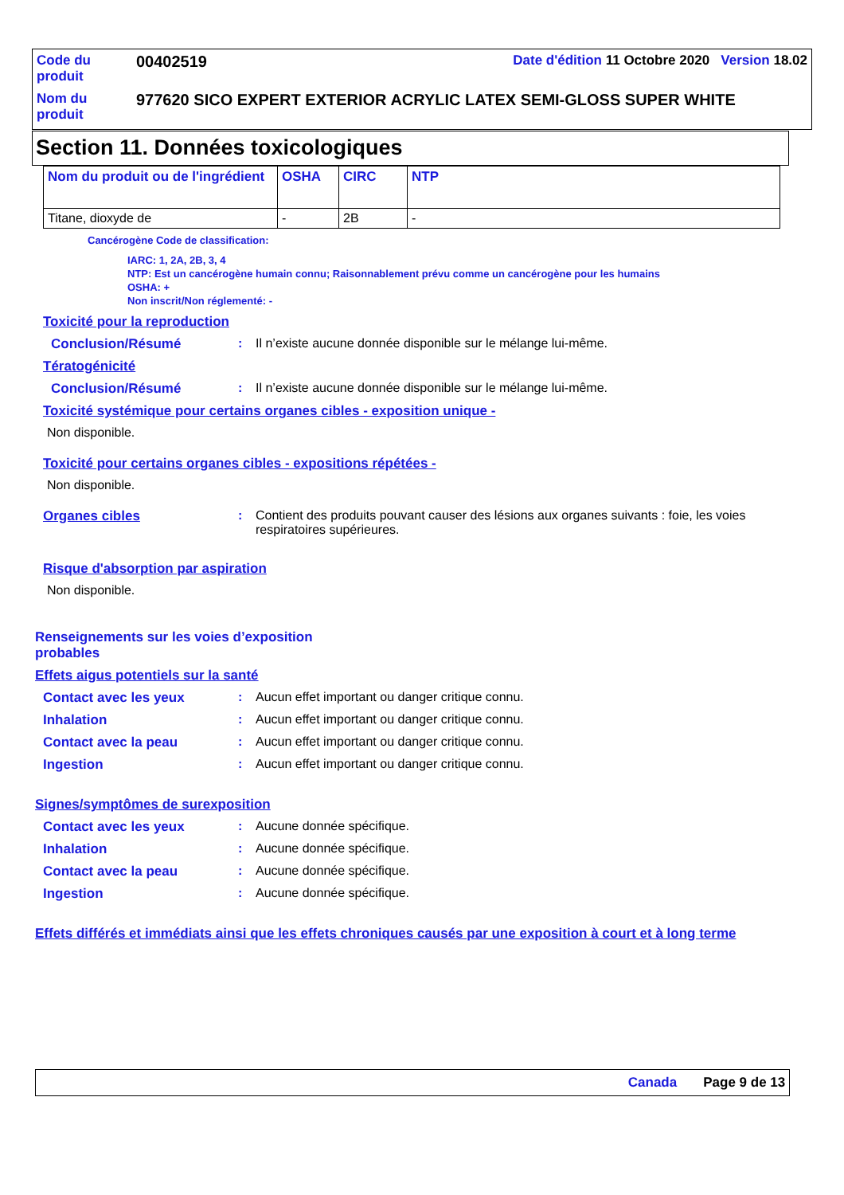| Code du produit | 00402519 | Date d'édition 11 Octobre 2020 Version 18.02 |
| Nom du produit | 977620 SICO EXPERT EXTERIOR ACRYLIC LATEX SEMI-GLOSS SUPER WHITE | |
Section 11. Données toxicologiques
| Nom du produit ou de l'ingrédient | OSHA | CIRC | NTP |
| --- | --- | --- | --- |
| Titane, dioxyde de | - | 2B | - |
Cancérogène Code de classification:
IARC: 1, 2A, 2B, 3, 4
NTP: Est un cancérogène humain connu; Raisonnablement prévu comme un cancérogène pour les humains
OSHA: +
Non inscrit/Non réglementé: -
Toxicité pour la reproduction
Conclusion/Résumé: Il n’existe aucune donnée disponible sur le mélange lui-même.
Tératogénicité
Conclusion/Résumé: Il n’existe aucune donnée disponible sur le mélange lui-même.
Toxicité systémique pour certains organes cibles - exposition unique -
Non disponible.
Toxicité pour certains organes cibles - expositions répétées -
Non disponible.
Organes cibles: Contient des produits pouvant causer des lésions aux organes suivants : foie, les voies respiratoires supérieures.
Risque d'absorption par aspiration
Non disponible.
Renseignements sur les voies d’exposition probables
Effets aigus potentiels sur la santé
Contact avec les yeux: Aucun effet important ou danger critique connu.
Inhalation: Aucun effet important ou danger critique connu.
Contact avec la peau: Aucun effet important ou danger critique connu.
Ingestion: Aucun effet important ou danger critique connu.
Signes/symptômes de surexposition
Contact avec les yeux: Aucune donnée spécifique.
Inhalation: Aucune donnée spécifique.
Contact avec la peau: Aucune donnée spécifique.
Ingestion: Aucune donnée spécifique.
Effets différés et immédiats ainsi que les effets chroniques causés par une exposition à court et à long terme
Canada Page 9 de 13